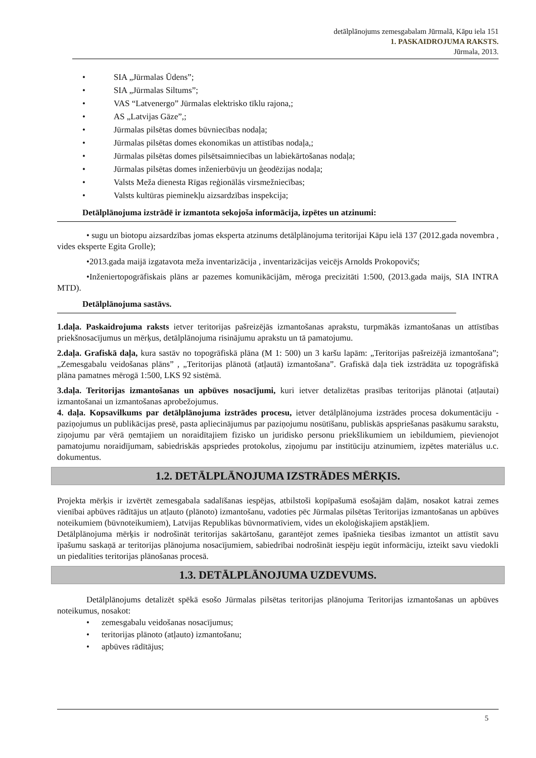detālplānojums zemesgabalam Jūrmalā, Kāpu iela 151
1. PASKAIDROJUMA RAKSTS.
Jūrmala, 2013.
• SIA „Jūrmalas Ūdens”;
• SIA „Jūrmalas Siltums”;
• VAS “Latvenergo” Jūrmalas elektrisko tīklu rajona,;
• AS „Latvijas Gāze”,;
• Jūrmalas pilsētas domes būvniecības nodaļa;
• Jūrmalas pilsētas domes ekonomikas un attīstības nodaļa,;
• Jūrmalas pilsētas domes pilsētsaimniecības un labiekārtošanas nodaļa;
• Jūrmalas pilsētas domes inženierbūvju un ģeodēzijas nodaļa;
• Valsts Meža dienesta Rīgas reģionālās virsmežniecības;
• Valsts kultūras pieminekļu aizsardzības inspekcija;
Detālplānojuma izstrādē ir izmantota sekojoša informācija, izpētes un atzinumi:
• sugu un biotopu aizsardzības jomas eksperta atzinums detālplānojuma teritorijai Kāpu ielā 137 (2012.gada novembra , vides eksperte Egita Grolle);
•2013.gada maijā izgatavota meža inventarizācija , inventarizācijas veicējs Arnolds Prokopovičs;
•Inženiertopogrāfiskais plāns ar pazemes komunikācijām, mēroga precizitāti 1:500, (2013.gada maijs, SIA INTRA MTD).
Detālplānojuma sastāvs.
1.daļa. Paskaidrojuma raksts ietver teritorijas pašreizējās izmantošanas aprakstu, turpmākās izmantošanas un attīstības priekšnosacījumus un mērķus, detālplānojuma risinājumu aprakstu un tā pamatojumu.
2.daļa. Grafiskā daļa, kura sastāv no topogrāfiskā plāna (M 1: 500) un 3 karšu lapām: „Teritorijas pašreizējā izmantošana”; „Zemesgabalu veidošanas plāns” , „Teritorijas plānotā (atļautā) izmantošana”. Grafiskā daļa tiek izstrādāta uz topogrāfiskā plāna pamatnes mērogā 1:500, LKS 92 sistēmā.
3.daļa. Teritorijas izmantošanas un apbūves nosacījumi, kuri ietver detalizētas prasības teritorijas plānotai (atļautai) izmantošanai un izmantošanas aprobežojumus.
4. daļa. Kopsavilkums par detālplānojuma izstrādes procesu, ietver detālplānojuma izstrādes procesa dokumentāciju - paziņojumus un publikācijas presē, pasta apliecinājumus par paziņojumu nosūtīšanu, publiskās apspriešanas pasākumu sarakstu, ziņojumu par vērā ņemtajiem un noraidītajiem fizisko un juridisko personu priekšlikumiem un iebildumiem, pievienojot pamatojumu noraidījumam, sabiedriskās apspriedes protokolus, ziņojumu par institūciju atzinumiem, izpētes materiālus u.c. dokumentus.
1.2. DETĀLPLĀNOJUMA IZSTRĀDES MĒRĶIS.
Projekta mērķis ir izvērtēt zemesgabala sadalīšanas iespējas, atbilstoši kopīpašumā esošajām daļām, nosakot katrai zemes vienībai apbūves rādītājus un atļauto (plānoto) izmantošanu, vadoties pēc Jūrmalas pilsētas Teritorijas izmantošanas un apbūves noteikumiem (būvnoteikumiem), Latvijas Republikas būvnormatīviem, vides un ekoloģiskajiem apstākļiem.
Detālplānojuma mērķis ir nodrošināt teritorijas sakārtošanu, garantējot zemes īpašnieka tiesības izmantot un attīstīt savu īpašumu saskaņā ar teritorijas plānojuma nosacījumiem, sabiedrībai nodrošināt iespēju iegūt informāciju, izteikt savu viedokli un piedalīties teritorijas plānošanas procesā.
1.3. DETĀLPLĀNOJUMA UZDEVUMS.
Detālplānojums detalizēt spēkā esošo Jūrmalas pilsētas teritorijas plānojuma Teritorijas izmantošanas un apbūves noteikumus, nosakot:
• zemesgabalu veidošanas nosacījumus;
• teritorijas plānoto (atļauto) izmantošanu;
• apbūves rādītājus;
5